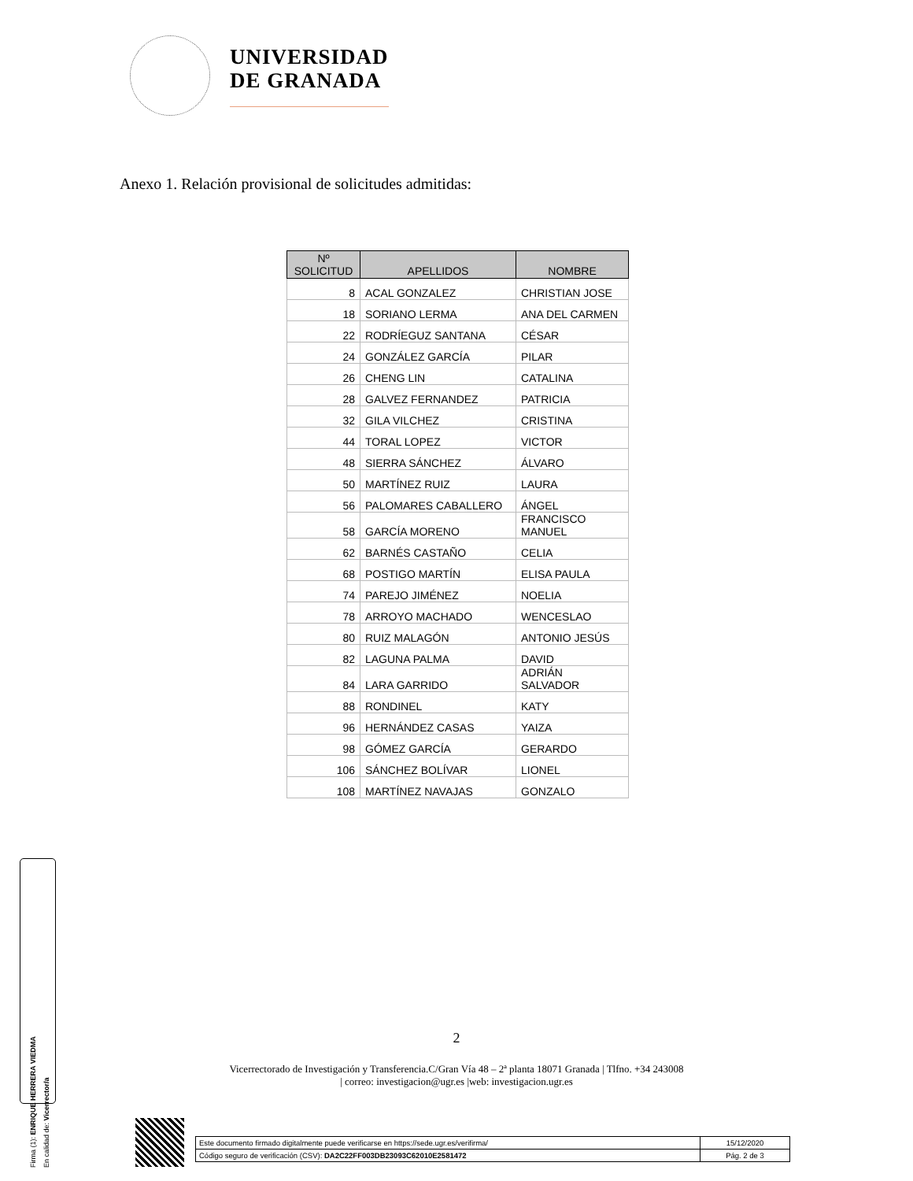UNIVERSIDAD
DE GRANADA
Anexo 1. Relación provisional de solicitudes admitidas:
| Nº SOLICITUD | APELLIDOS | NOMBRE |
| --- | --- | --- |
| 8 | ACAL GONZALEZ | CHRISTIAN JOSE |
| 18 | SORIANO LERMA | ANA DEL CARMEN |
| 22 | RODRÍEGUZ SANTANA | CÉSAR |
| 24 | GONZÁLEZ GARCÍA | PILAR |
| 26 | CHENG LIN | CATALINA |
| 28 | GALVEZ FERNANDEZ | PATRICIA |
| 32 | GILA VILCHEZ | CRISTINA |
| 44 | TORAL LOPEZ | VICTOR |
| 48 | SIERRA SÁNCHEZ | ÁLVARO |
| 50 | MARTÍNEZ RUIZ | LAURA |
| 56 | PALOMARES CABALLERO | ÁNGEL |
| 58 | GARCÍA MORENO | FRANCISCO MANUEL |
| 62 | BARNÉS CASTAÑO | CELIA |
| 68 | POSTIGO MARTÍN | ELISA PAULA |
| 74 | PAREJO JIMÉNEZ | NOELIA |
| 78 | ARROYO MACHADO | WENCESLAO |
| 80 | RUIZ MALAGÓN | ANTONIO JESÚS |
| 82 | LAGUNA PALMA | DAVID |
| 84 | LARA GARRIDO | ADRIÁN SALVADOR |
| 88 | RONDINEL | KATY |
| 96 | HERNÁNDEZ CASAS | YAIZA |
| 98 | GÓMEZ GARCÍA | GERARDO |
| 106 | SÁNCHEZ BOLÍVAR | LIONEL |
| 108 | MARTÍNEZ NAVAJAS | GONZALO |
2
Vicerrectorado de Investigación y Transferencia.C/Gran Vía 48 – 2ª planta 18071 Granada | Tlfno. +34 243008
| correo: investigacion@ugr.es |web: investigacion.ugr.es
Firma (1): ENRIQUE HERRERA VIEDMA
En calidad de: Vicerrector/a
| Este documento firmado digitalmente puede verificarse en https://sede.ugr.es/verifirma/ | 15/12/2020 |
| Código seguro de verificación (CSV): DA2C22FF003DB23093C62010E2581472 | Pág. 2 de 3 |